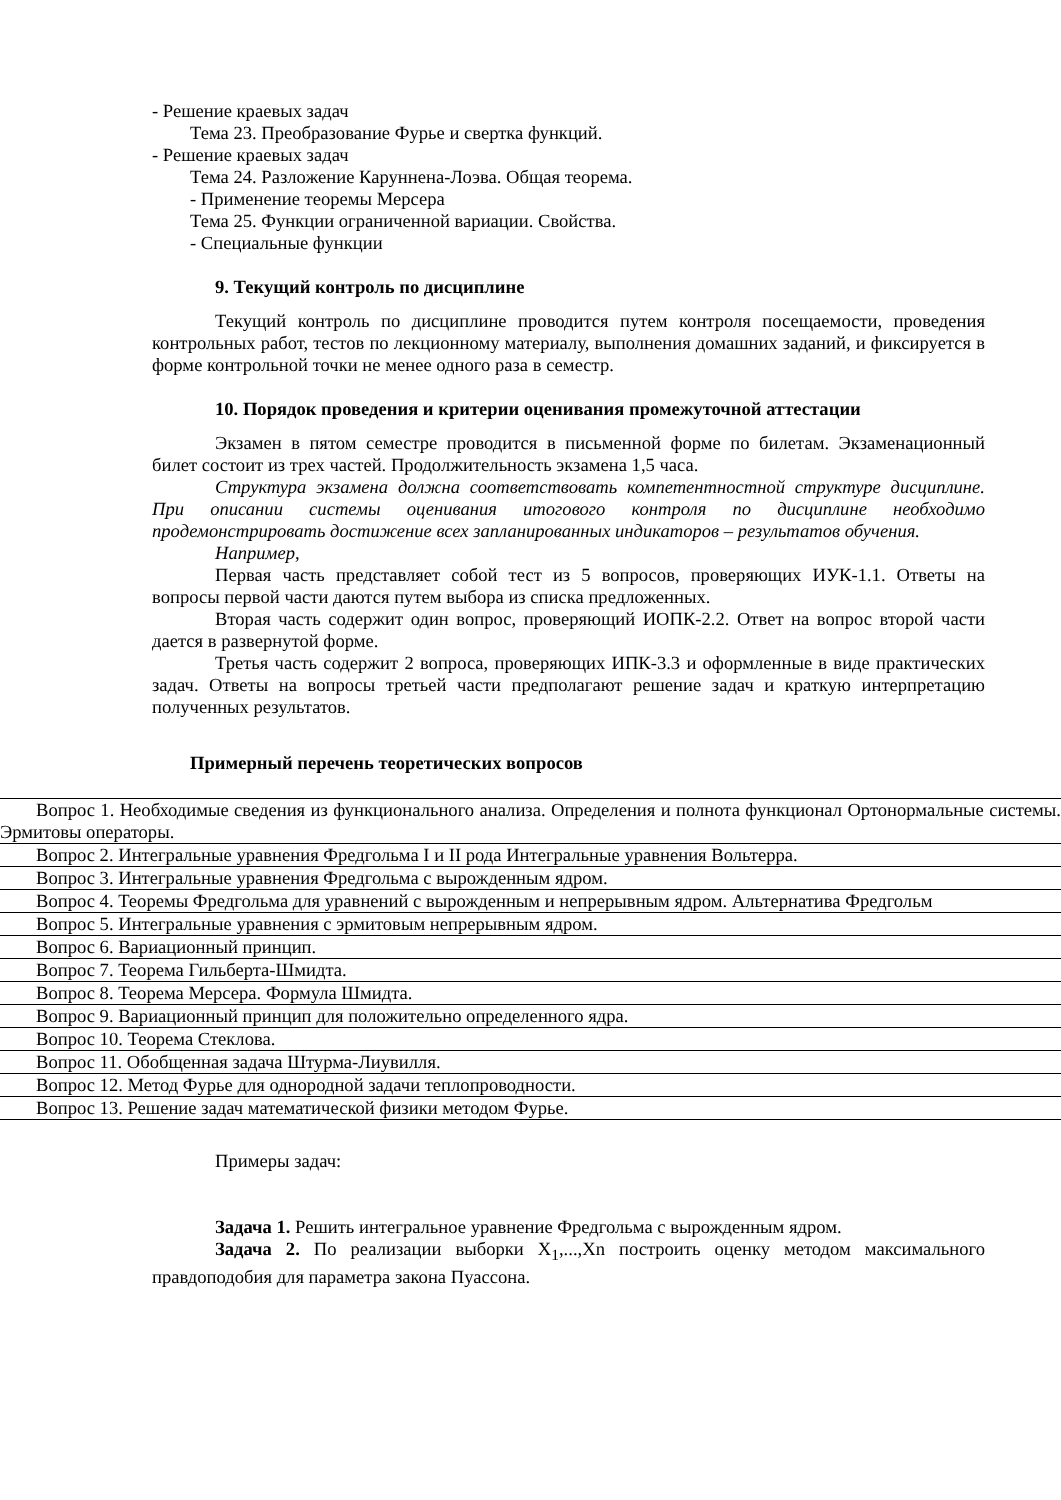- Решение краевых задач
Тема 23. Преобразование Фурье и свертка функций.
- Решение краевых задач
Тема 24. Разложение Каруннена-Лоэва. Общая теорема.
- Применение теоремы Мерсера
Тема 25. Функции ограниченной вариации. Свойства.
- Специальные функции
9. Текущий контроль по дисциплине
Текущий контроль по дисциплине проводится путем контроля посещаемости, проведения контрольных работ, тестов по лекционному материалу, выполнения домашних заданий, и фиксируется в форме контрольной точки не менее одного раза в семестр.
10. Порядок проведения и критерии оценивания промежуточной аттестации
Экзамен в пятом семестре проводится в письменной форме по билетам. Экзаменационный билет состоит из трех частей. Продолжительность экзамена 1,5 часа.
Структура экзамена должна соответствовать компетентностной структуре дисциплине. При описании системы оценивания итогового контроля по дисциплине необходимо продемонстрировать достижение всех запланированных индикаторов – результатов обучения.
Например,
Первая часть представляет собой тест из 5 вопросов, проверяющих ИУК-1.1. Ответы на вопросы первой части даются путем выбора из списка предложенных.
Вторая часть содержит один вопрос, проверяющий ИОПК-2.2. Ответ на вопрос второй части дается в развернутой форме.
Третья часть содержит 2 вопроса, проверяющих ИПК-3.3 и оформленные в виде практических задач. Ответы на вопросы третьей части предполагают решение задач и краткую интерпретацию полученных результатов.
Примерный перечень теоретических вопросов
| Вопрос 1. Необходимые сведения из функционального анализа. Определения и полнота функционал Ортонормальные системы. Эрмитовы операторы. |
| Вопрос 2. Интегральные уравнения Фредгольма I и II рода Интегральные уравнения Вольтерра. |
| Вопрос 3. Интегральные уравнения Фредгольма с вырожденным ядром. |
| Вопрос 4. Теоремы Фредгольма для уравнений с вырожденным и непрерывным ядром. Альтернатива Фредгольм |
| Вопрос 5. Интегральные уравнения с эрмитовым непрерывным ядром. |
| Вопрос 6. Вариационный принцип. |
| Вопрос 7. Теорема Гильберта-Шмидта. |
| Вопрос 8. Теорема Мерсера. Формула Шмидта. |
| Вопрос 9. Вариационный принцип для положительно определенного ядра. |
| Вопрос 10. Теорема Стеклова. |
| Вопрос 11. Обобщенная задача Штурма-Лиувилля. |
| Вопрос 12. Метод Фурье для однородной задачи теплопроводности. |
| Вопрос 13. Решение задач математической физики методом Фурье. |
Примеры задач:
Задача 1. Решить интегральное уравнение Фредгольма с вырожденным ядром.
Задача 2. По реализации выборки X<sub>1</sub>,...,Xn построить оценку методом максимального правдоподобия для параметра закона Пуассона.